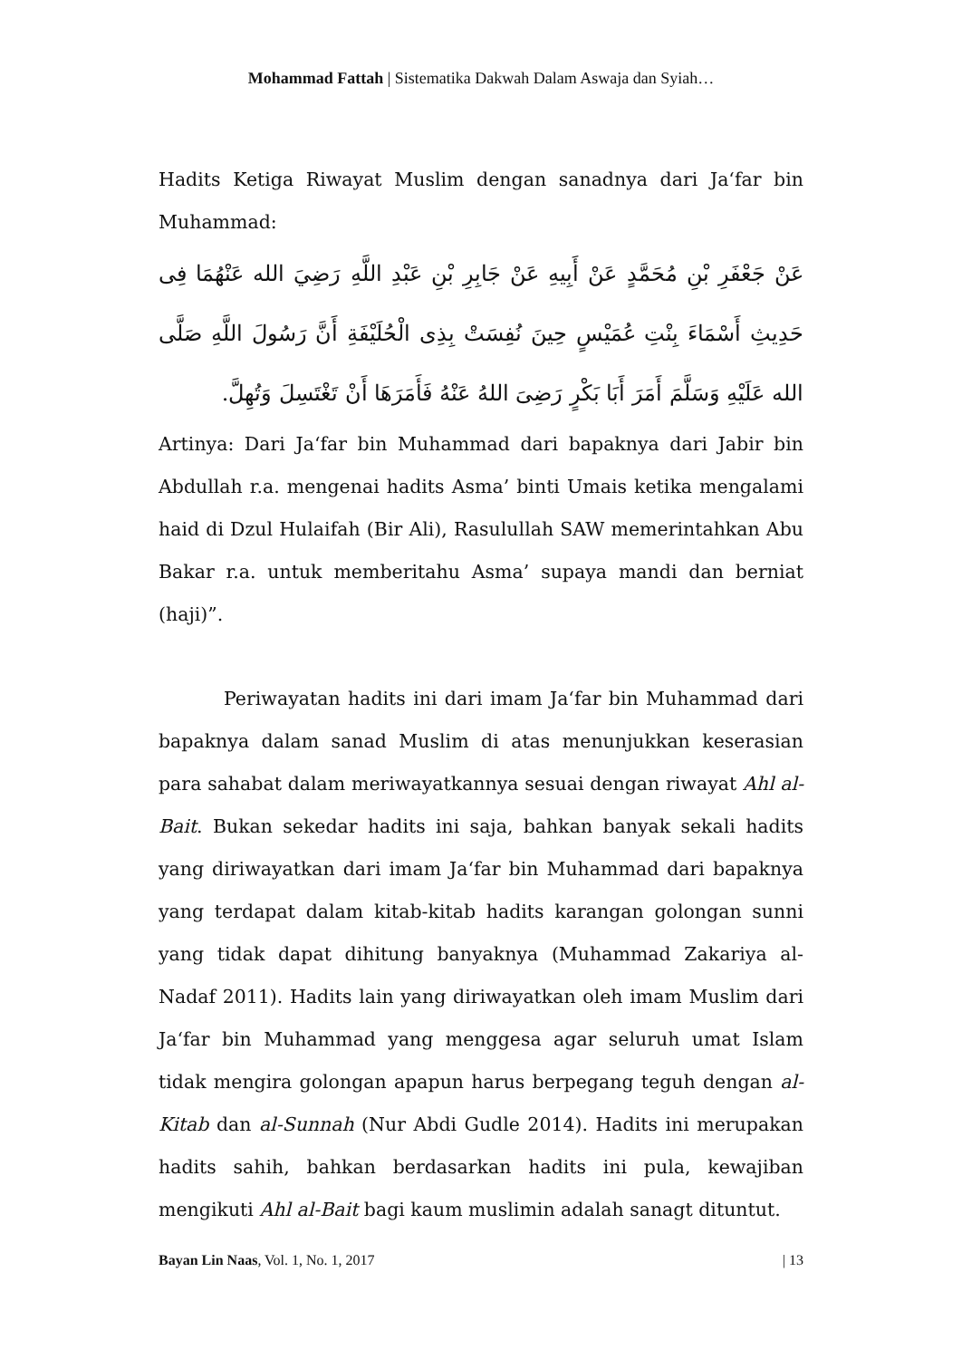Mohammad Fattah | Sistematika Dakwah Dalam Aswaja dan Syiah…
Hadits Ketiga Riwayat Muslim dengan sanadnya dari Ja‘far bin Muhammad:
عَنْ جَعْفَرِ بْنِ مُحَمَّدٍ عَنْ أَبِيهِ عَنْ جَابِرِ بْنِ عَبْدِ اللَّهِ رَضِيَ الله عَنْهُمَا فِى حَدِيثِ أَسْمَاءَ بِنْتِ عُمَيْسٍ حِينَ نُفِسَتْ بِذِى الْحُلَيْفَةِ أَنَّ رَسُولَ اللَّهِ صَلَّى الله عَلَيْهِ وَسَلَّمَ أَمَرَ أَبَا بَكْرٍ رَضِىَ اللهُ عَنْهُ فَأَمَرَهَا أَنْ تَغْتَسِلَ وَتُهِلَّ.
Artinya: Dari Ja‘far bin Muhammad dari bapaknya dari Jabir bin Abdullah r.a. mengenai hadits Asma’ binti Umais ketika mengalami haid di Dzul Hulaifah (Bir Ali), Rasulullah SAW memerintahkan Abu Bakar r.a. untuk memberitahu Asma’ supaya mandi dan berniat (haji)”.
Periwayatan hadits ini dari imam Ja‘far bin Muhammad dari bapaknya dalam sanad Muslim di atas menunjukkan keserasian para sahabat dalam meriwayatkannya sesuai dengan riwayat Ahl al-Bait. Bukan sekedar hadits ini saja, bahkan banyak sekali hadits yang diriwayatkan dari imam Ja‘far bin Muhammad dari bapaknya yang terdapat dalam kitab-kitab hadits karangan golongan sunni yang tidak dapat dihitung banyaknya (Muhammad Zakariya al-Nadaf 2011). Hadits lain yang diriwayatkan oleh imam Muslim dari Ja‘far bin Muhammad yang menggesa agar seluruh umat Islam tidak mengira golongan apapun harus berpegang teguh dengan al-Kitab dan al-Sunnah (Nur Abdi Gudle 2014). Hadits ini merupakan hadits sahih, bahkan berdasarkan hadits ini pula, kewajiban mengikuti Ahl al-Bait bagi kaum muslimin adalah sanagt dituntut.
Bayan Lin Naas, Vol. 1, No. 1, 2017 | 13